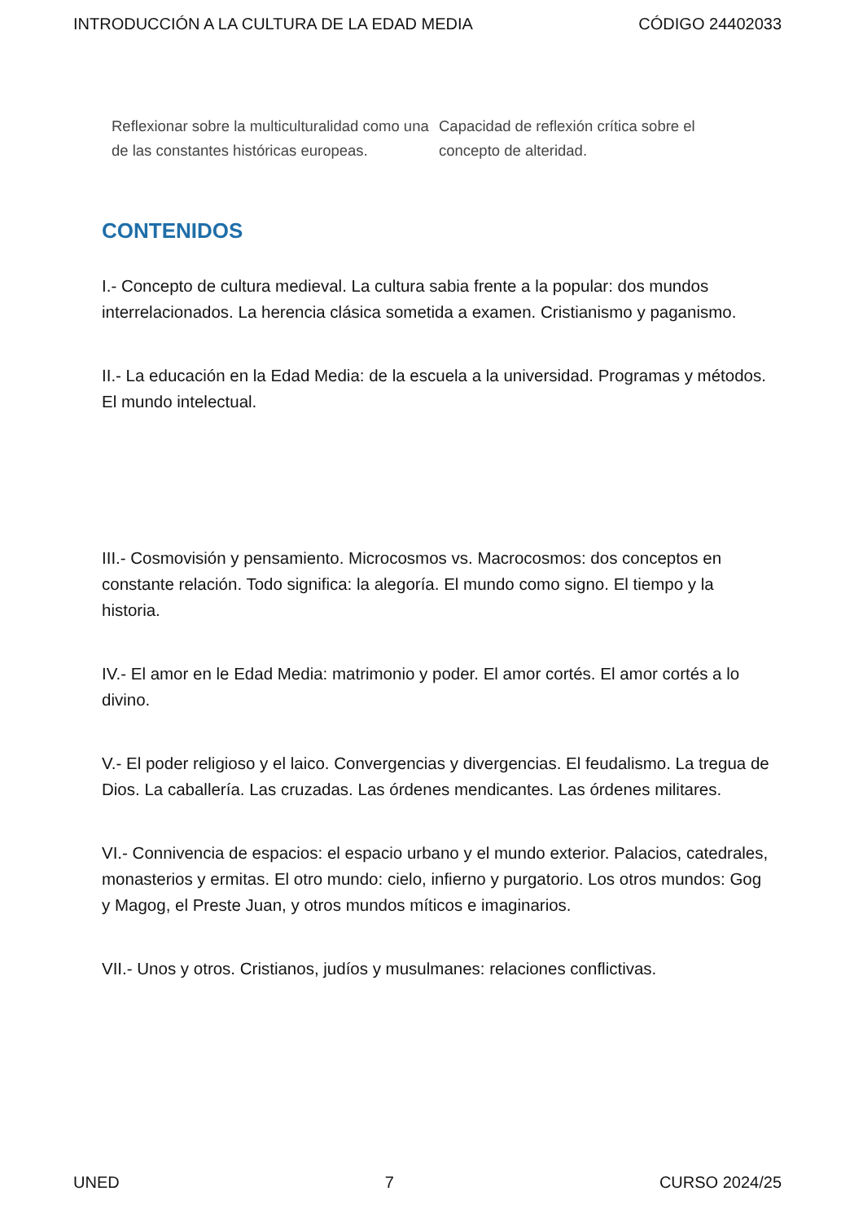INTRODUCCIÓN A LA CULTURA DE LA EDAD MEDIA CÓDIGO 24402033
| Reflexionar sobre la multiculturalidad como una de las constantes históricas europeas. | Capacidad de reflexión crítica sobre el concepto de alteridad. |
CONTENIDOS
I.- Concepto de cultura medieval. La cultura sabia frente a la popular: dos mundos interrelacionados. La herencia clásica sometida a examen. Cristianismo y paganismo.
II.- La educación en la Edad Media: de la escuela a la universidad. Programas y métodos. El mundo intelectual.
III.- Cosmovisión y pensamiento. Microcosmos vs. Macrocosmos: dos conceptos en constante relación. Todo significa: la alegoría. El mundo como signo. El tiempo y la historia.
IV.- El amor en le Edad Media: matrimonio y poder. El amor cortés. El amor cortés a lo divino.
V.- El poder religioso y el laico. Convergencias y divergencias. El feudalismo. La tregua de Dios. La caballería. Las cruzadas. Las órdenes mendicantes. Las órdenes militares.
VI.- Connivencia de espacios: el espacio urbano y el mundo exterior. Palacios, catedrales, monasterios y ermitas. El otro mundo: cielo, infierno y purgatorio. Los otros mundos: Gog y Magog, el Preste Juan, y otros mundos míticos e imaginarios.
VII.- Unos y otros. Cristianos, judíos y musulmanes: relaciones conflictivas.
UNED 7 CURSO 2024/25